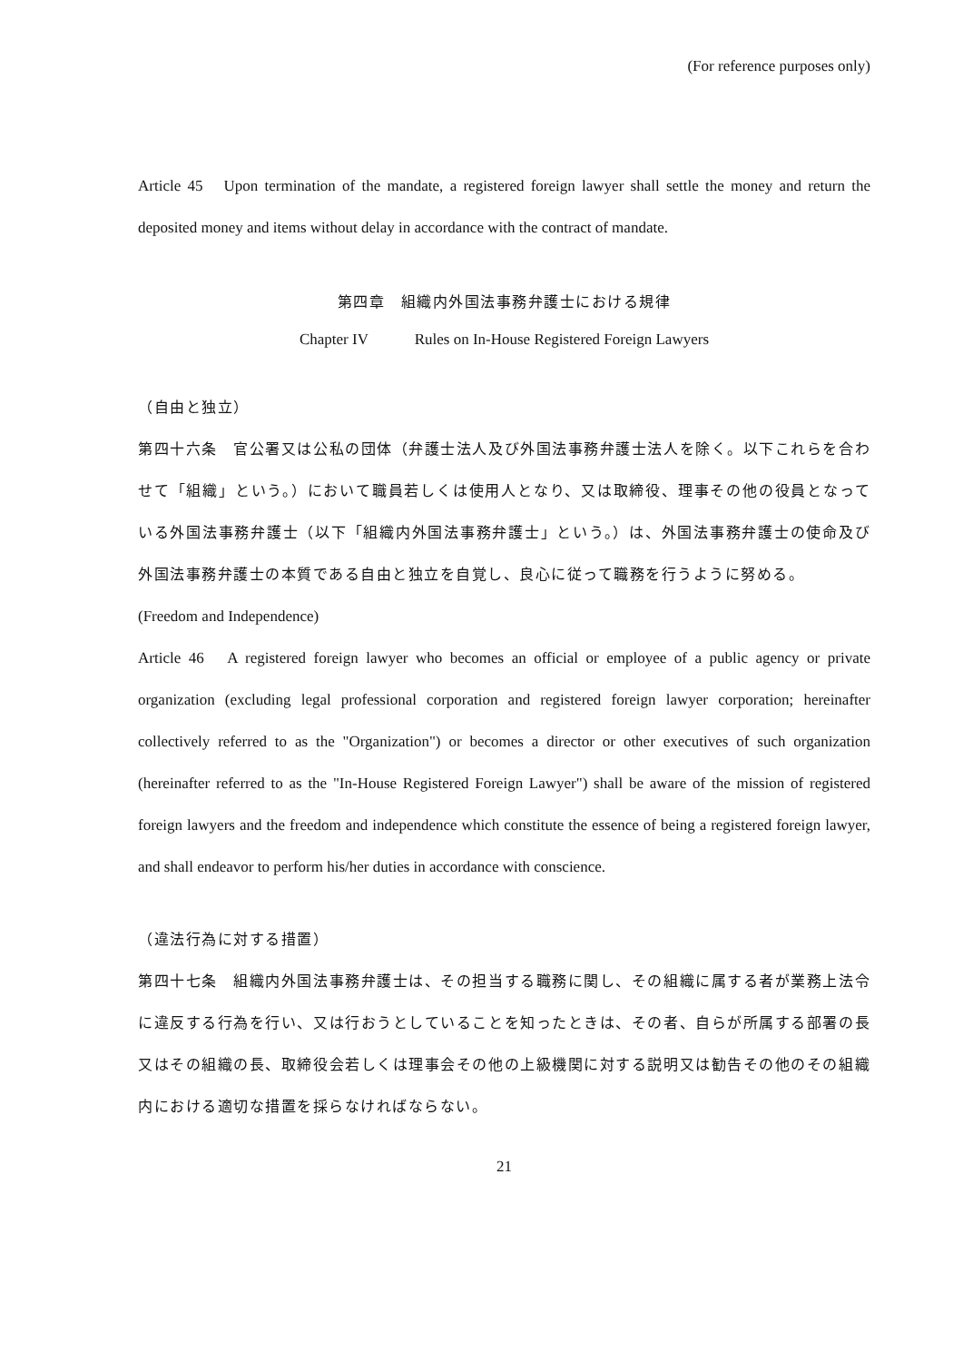(For reference purposes only)
Article 45　Upon termination of the mandate, a registered foreign lawyer shall settle the money and return the deposited money and items without delay in accordance with the contract of mandate.
第四章　組織内外国法事務弁護士における規律
Chapter IV　　　Rules on In-House Registered Foreign Lawyers
（自由と独立）
第四十六条　官公署又は公私の団体（弁護士法人及び外国法事務弁護士法人を除く。以下これらを合わせて「組織」という。）において職員若しくは使用人となり、又は取締役、理事その他の役員となっている外国法事務弁護士（以下「組織内外国法事務弁護士」という。）は、外国法事務弁護士の使命及び外国法事務弁護士の本質である自由と独立を自覚し、良心に従って職務を行うように努める。
(Freedom and Independence)
Article 46　A registered foreign lawyer who becomes an official or employee of a public agency or private organization (excluding legal professional corporation and registered foreign lawyer corporation; hereinafter collectively referred to as the "Organization") or becomes a director or other executives of such organization (hereinafter referred to as the "In-House Registered Foreign Lawyer") shall be aware of the mission of registered foreign lawyers and the freedom and independence which constitute the essence of being a registered foreign lawyer, and shall endeavor to perform his/her duties in accordance with conscience.
（違法行為に対する措置）
第四十七条　組織内外国法事務弁護士は、その担当する職務に関し、その組織に属する者が業務上法令に違反する行為を行い、又は行おうとしていることを知ったときは、その者、自らが所属する部署の長又はその組織の長、取締役会若しくは理事会その他の上級機関に対する説明又は勧告その他のその組織内における適切な措置を採らなければならない。
21